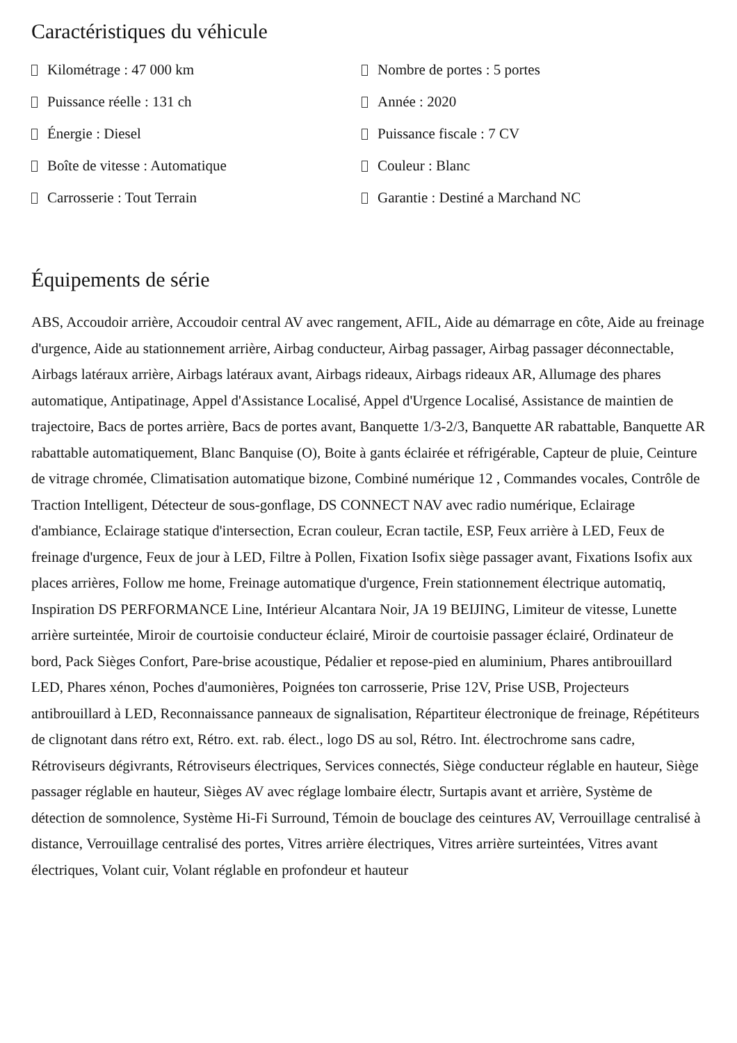Caractéristiques du véhicule
Kilométrage : 47 000 km
Nombre de portes : 5 portes
Puissance réelle : 131 ch
Année : 2020
Énergie : Diesel
Puissance fiscale : 7 CV
Boîte de vitesse : Automatique
Couleur : Blanc
Carrosserie : Tout Terrain
Garantie : Destiné a Marchand NC
Équipements de série
ABS, Accoudoir arrière, Accoudoir central AV avec rangement, AFIL, Aide au démarrage en côte, Aide au freinage d'urgence, Aide au stationnement arrière, Airbag conducteur, Airbag passager, Airbag passager déconnectable, Airbags latéraux arrière, Airbags latéraux avant, Airbags rideaux, Airbags rideaux AR, Allumage des phares automatique, Antipatinage, Appel d'Assistance Localisé, Appel d'Urgence Localisé, Assistance de maintien de trajectoire, Bacs de portes arrière, Bacs de portes avant, Banquette 1/3-2/3, Banquette AR rabattable, Banquette AR rabattable automatiquement, Blanc Banquise (O), Boite à gants éclairée et réfrigérable, Capteur de pluie, Ceinture de vitrage chromée, Climatisation automatique bizone, Combiné numérique 12 , Commandes vocales, Contrôle de Traction Intelligent, Détecteur de sous-gonflage, DS CONNECT NAV avec radio numérique, Eclairage d'ambiance, Eclairage statique d'intersection, Ecran couleur, Ecran tactile, ESP, Feux arrière à LED, Feux de freinage d'urgence, Feux de jour à LED, Filtre à Pollen, Fixation Isofix siège passager avant, Fixations Isofix aux places arrières, Follow me home, Freinage automatique d'urgence, Frein stationnement électrique automatiq, Inspiration DS PERFORMANCE Line, Intérieur Alcantara Noir, JA 19 BEIJING, Limiteur de vitesse, Lunette arrière surteintée, Miroir de courtoisie conducteur éclairé, Miroir de courtoisie passager éclairé, Ordinateur de bord, Pack Sièges Confort, Pare-brise acoustique, Pédalier et repose-pied en aluminium, Phares antibrouillard LED, Phares xénon, Poches d'aumonières, Poignées ton carrosserie, Prise 12V, Prise USB, Projecteurs antibrouillard à LED, Reconnaissance panneaux de signalisation, Répartiteur électronique de freinage, Répétiteurs de clignotant dans rétro ext, Rétro. ext. rab. élect., logo DS au sol, Rétro. Int. électrochrome sans cadre, Rétroviseurs dégivrants, Rétroviseurs électriques, Services connectés, Siège conducteur réglable en hauteur, Siège passager réglable en hauteur, Sièges AV avec réglage lombaire électr, Surtapis avant et arrière, Système de détection de somnolence, Système Hi-Fi Surround, Témoin de bouclage des ceintures AV, Verrouillage centralisé à distance, Verrouillage centralisé des portes, Vitres arrière électriques, Vitres arrière surteintées, Vitres avant électriques, Volant cuir, Volant réglable en profondeur et hauteur